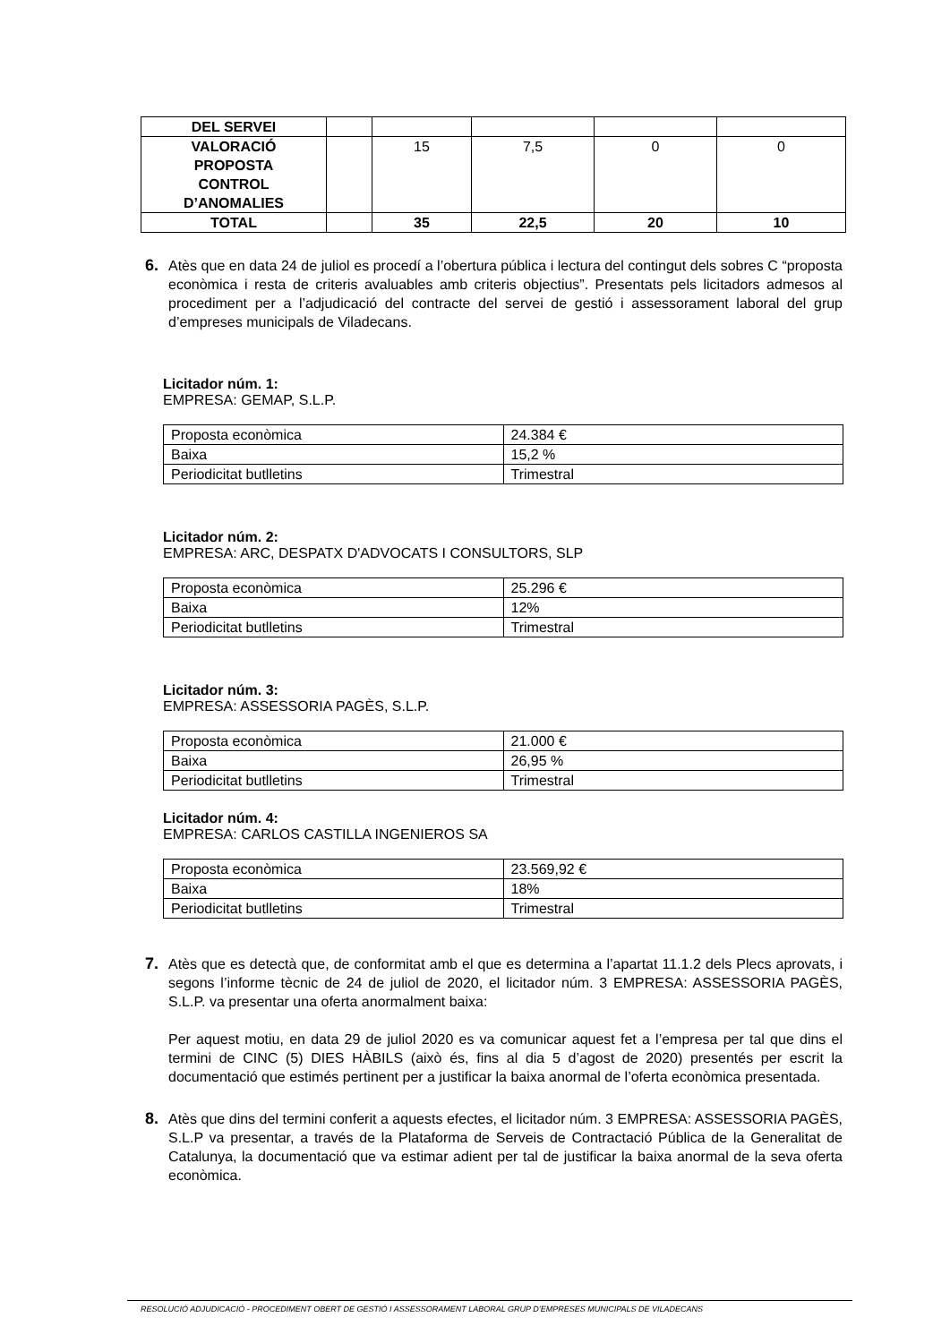| DEL SERVEI | | | | | |
| VALORACIÓ PROPOSTA CONTROL D’ANOMALIES | | 15 | 7,5 | 0 | 0 |
| TOTAL | | 35 | 22,5 | 20 | 10 |
6.
Atès que en data 24 de juliol es procedí a l’obertura pública i lectura del contingut dels sobres C “proposta econòmica i resta de criteris avaluables amb criteris objectius”. Presentats pels licitadors admesos al procediment per a l’adjudicació del contracte del servei de gestió i assessorament laboral del grup d’empreses municipals de Viladecans.
Licitador núm. 1:
EMPRESA: GEMAP, S.L.P.
| Proposta econòmica | 24.384 € |
| Baixa | 15,2 % |
| Periodicitat butlletins | Trimestral |
Licitador núm. 2:
EMPRESA: ARC, DESPATX D'ADVOCATS I CONSULTORS, SLP
| Proposta econòmica | 25.296 € |
| Baixa | 12% |
| Periodicitat butlletins | Trimestral |
Licitador núm. 3:
EMPRESA: ASSESSORIA PAGÈS, S.L.P.
| Proposta econòmica | 21.000 € |
| Baixa | 26,95 % |
| Periodicitat butlletins | Trimestral |
Licitador núm. 4:
EMPRESA: CARLOS CASTILLA INGENIEROS SA
| Proposta econòmica | 23.569,92 € |
| Baixa | 18% |
| Periodicitat butlletins | Trimestral |
7.
Atès que es detectà que, de conformitat amb el que es determina a l’apartat 11.1.2 dels Plecs aprovats, i segons l’informe tècnic de 24 de juliol de 2020, el licitador núm. 3 EMPRESA: ASSESSORIA PAGÈS, S.L.P. va presentar una oferta anormalment baixa:
Per aquest motiu, en data 29 de juliol 2020 es va comunicar aquest fet a l’empresa per tal que dins el termini de CINC (5) DIES HÀBILS (això és, fins al dia 5 d’agost de 2020) presentés per escrit la documentació que estimés pertinent per a justificar la baixa anormal de l’oferta econòmica presentada.
8.
Atès que dins del termini conferit a aquests efectes, el licitador núm. 3 EMPRESA: ASSESSORIA PAGÈS, S.L.P va presentar, a través de la Plataforma de Serveis de Contractació Pública de la Generalitat de Catalunya, la documentació que va estimar adient per tal de justificar la baixa anormal de la seva oferta econòmica.
RESOLUCIÓ ADJUDICACIÓ - PROCEDIMENT OBERT DE GESTIÓ I ASSESSORAMENT LABORAL GRUP D’EMPRESES MUNICIPALS DE VILADECANS